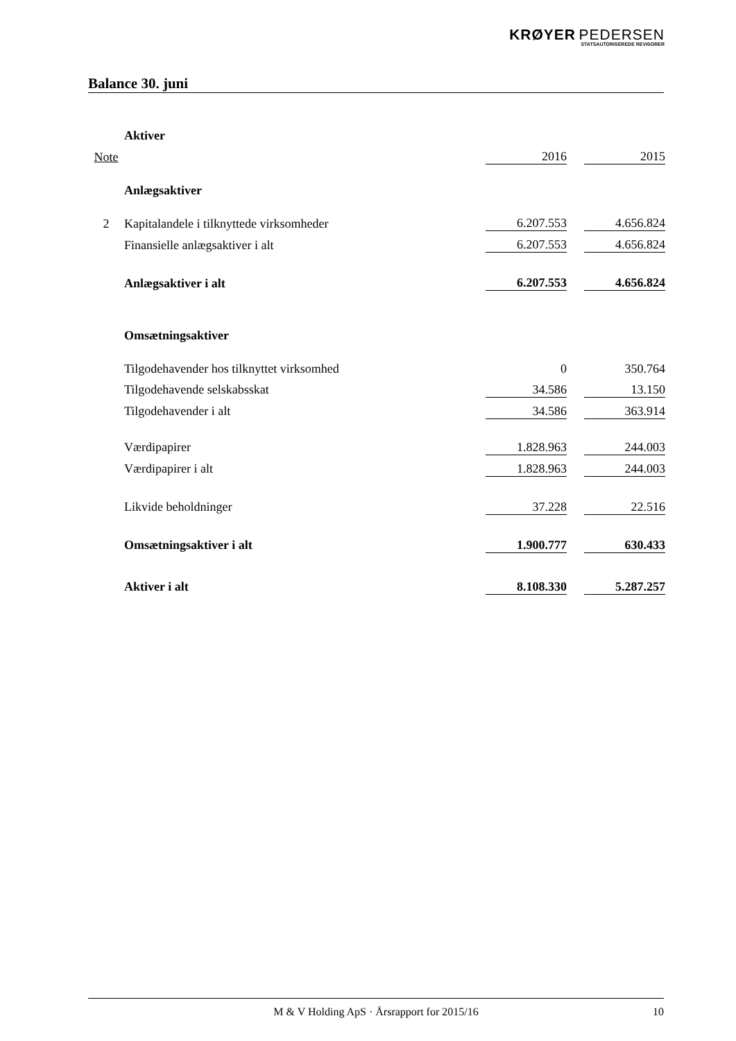KRØYER PEDERSEN
STATSAUTORISEREDE REVISORER
Balance 30. juni
| | Aktiver | | | |
| Note | | 2016 | | 2015 |
| | Anlægsaktiver | | | |
| 2 | Kapitalandele i tilknyttede virksomheder | 6.207.553 | | 4.656.824 |
| | Finansielle anlægsaktiver i alt | 6.207.553 | | 4.656.824 |
| | Anlægsaktiver i alt | 6.207.553 | | 4.656.824 |
| | Omsætningsaktiver | | | |
| | Tilgodehavender hos tilknyttet virksomhed | 0 | | 350.764 |
| | Tilgodehavende selskabsskat | 34.586 | | 13.150 |
| | Tilgodehavender i alt | 34.586 | | 363.914 |
| | Værdipapirer | 1.828.963 | | 244.003 |
| | Værdipapirer i alt | 1.828.963 | | 244.003 |
| | Likvide beholdninger | 37.228 | | 22.516 |
| | Omsætningsaktiver i alt | 1.900.777 | | 630.433 |
| | Aktiver i alt | 8.108.330 | | 5.287.257 |
M & V Holding ApS · Årsrapport for 2015/16 10